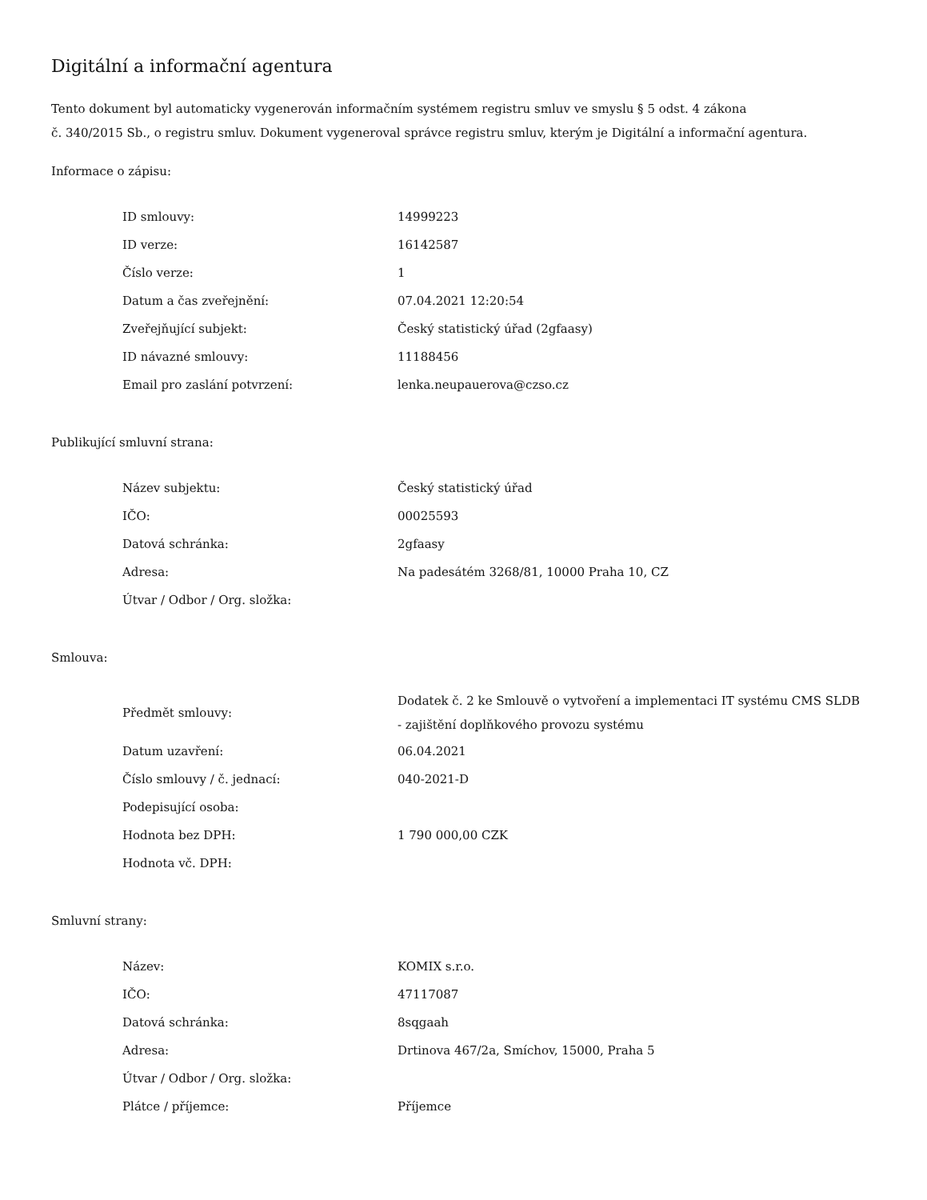Digitální a informační agentura
Tento dokument byl automaticky vygenerován informačním systémem registru smluv ve smyslu § 5 odst. 4 zákona
č. 340/2015 Sb., o registru smluv. Dokument vygeneroval správce registru smluv, kterým je Digitální a informační agentura.
Informace o zápisu:
| ID smlouvy: | 14999223 |
| ID verze: | 16142587 |
| Číslo verze: | 1 |
| Datum a čas zveřejnění: | 07.04.2021 12:20:54 |
| Zveřejňující subjekt: | Český statistický úřad (2gfaasy) |
| ID návazné smlouvy: | 11188456 |
| Email pro zaslání potvrzení: | lenka.neupauerova@czso.cz |
Publikující smluvní strana:
| Název subjektu: | Český statistický úřad |
| IČO: | 00025593 |
| Datová schránka: | 2gfaasy |
| Adresa: | Na padesátém 3268/81, 10000 Praha 10, CZ |
| Útvar / Odbor / Org. složka: | |
Smlouva:
| Předmět smlouvy: | Dodatek č. 2 ke Smlouvě o vytvoření a implementaci IT systému CMS SLDB - zajištění doplňkového provozu systému |
| Datum uzavření: | 06.04.2021 |
| Číslo smlouvy / č. jednací: | 040-2021-D |
| Podepisující osoba: | |
| Hodnota bez DPH: | 1 790 000,00 CZK |
| Hodnota vč. DPH: | |
Smluvní strany:
| Název: | KOMIX s.r.o. |
| IČO: | 47117087 |
| Datová schránka: | 8sqgaah |
| Adresa: | Drtinova 467/2a, Smíchov, 15000, Praha 5 |
| Útvar / Odbor / Org. složka: | |
| Plátce / příjemce: | Příjemce |